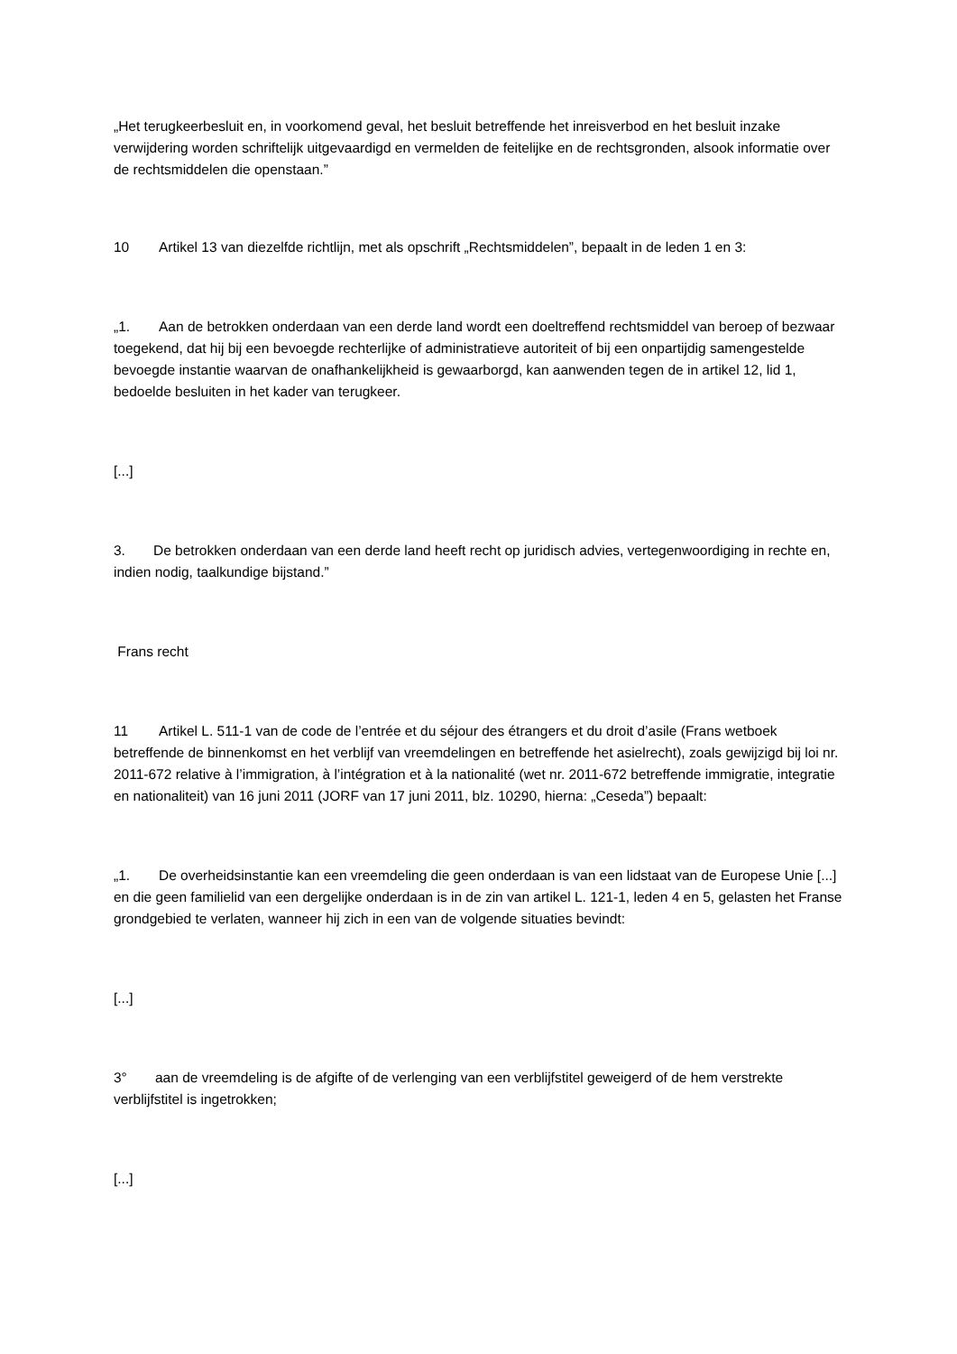„Het terugkeerbesluit en, in voorkomend geval, het besluit betreffende het inreisverbod en het besluit inzake verwijdering worden schriftelijk uitgevaardigd en vermelden de feitelijke en de rechtsgronden, alsook informatie over de rechtsmiddelen die openstaan.”
10 Artikel 13 van diezelfde richtlijn, met als opschrift „Rechtsmiddelen”, bepaalt in de leden 1 en 3:
„1. Aan de betrokken onderdaan van een derde land wordt een doeltreffend rechtsmiddel van beroep of bezwaar toegekend, dat hij bij een bevoegde rechterlijke of administratieve autoriteit of bij een onpartijdig samengestelde bevoegde instantie waarvan de onafhankelijkheid is gewaarborgd, kan aanwenden tegen de in artikel 12, lid 1, bedoelde besluiten in het kader van terugkeer.
[...]
3. De betrokken onderdaan van een derde land heeft recht op juridisch advies, vertegenwoordiging in rechte en, indien nodig, taalkundige bijstand.”
Frans recht
11 Artikel L. 511-1 van de code de l’entrée et du séjour des étrangers et du droit d’asile (Frans wetboek betreffende de binnenkomst en het verblijf van vreemdelingen en betreffende het asielrecht), zoals gewijzigd bij loi nr. 2011-672 relative à l’immigration, à l’intégration et à la nationalité (wet nr. 2011-672 betreffende immigratie, integratie en nationaliteit) van 16 juni 2011 (JORF van 17 juni 2011, blz. 10290, hierna: „Ceseda”) bepaalt:
„1. De overheidsinstantie kan een vreemdeling die geen onderdaan is van een lidstaat van de Europese Unie [...] en die geen familielid van een dergelijke onderdaan is in de zin van artikel L. 121-1, leden 4 en 5, gelasten het Franse grondgebied te verlaten, wanneer hij zich in een van de volgende situaties bevindt:
[...]
3° aan de vreemdeling is de afgifte of de verlenging van een verblijfstitel geweigerd of de hem verstrekte verblijfstitel is ingetrokken;
[...]